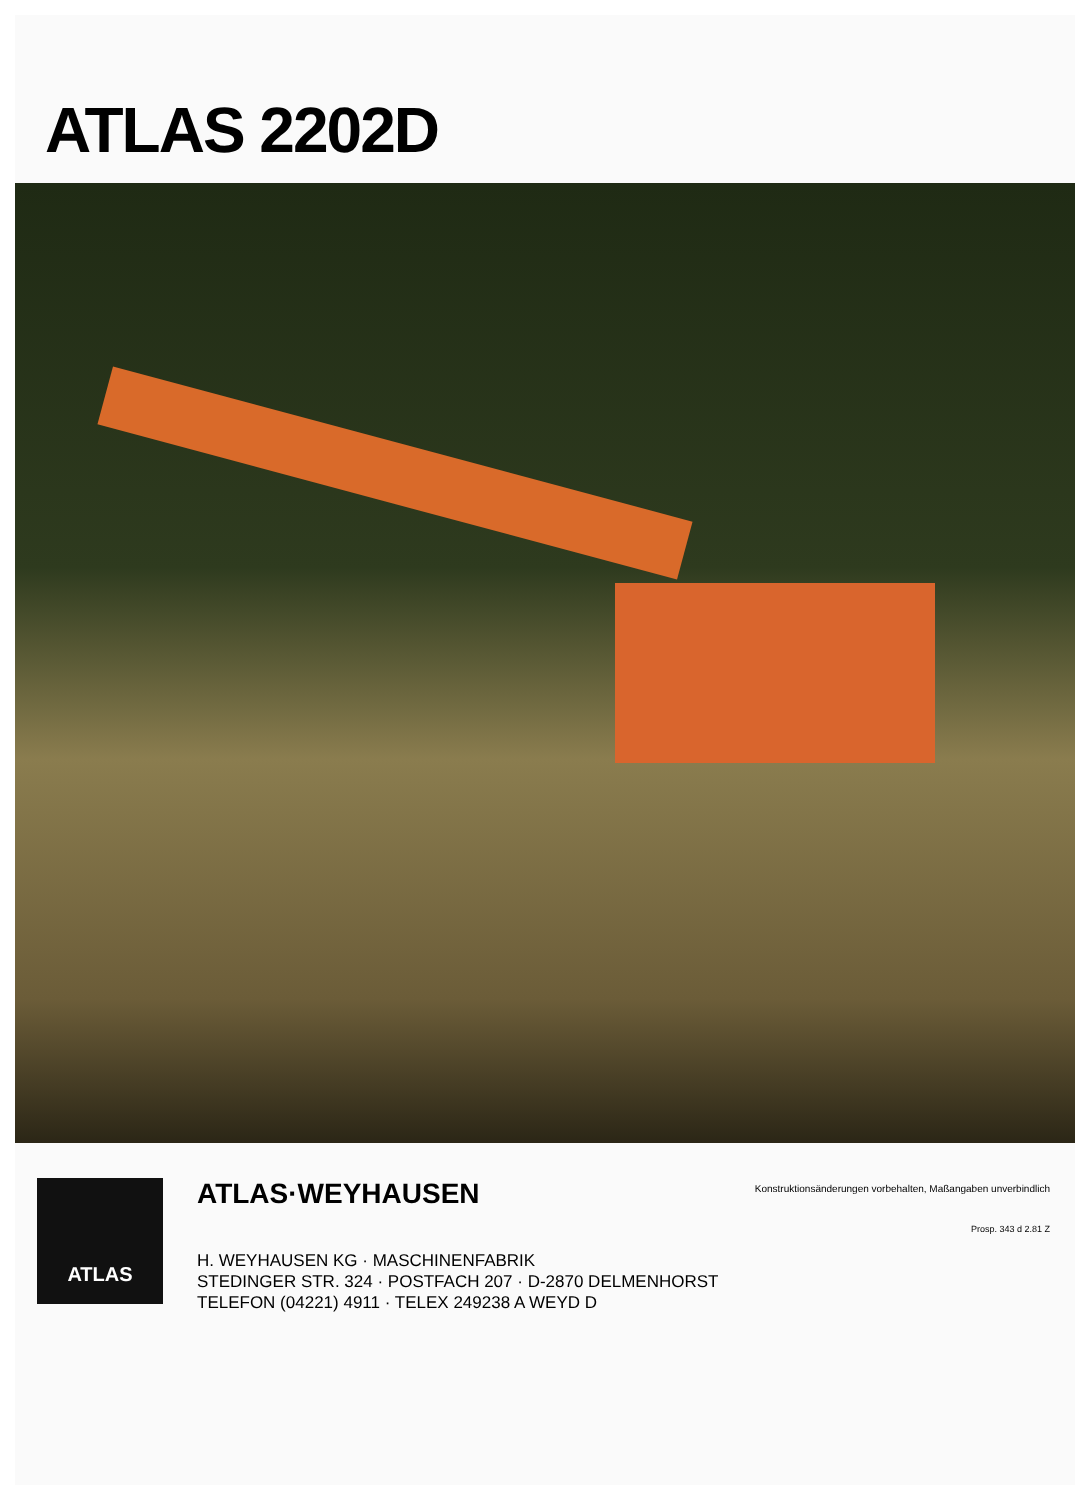ATLAS 2202D
ATLAS
ATLAS·WEYHAUSEN
H. WEYHAUSEN KG · MASCHINENFABRIK
STEDINGER STR. 324 · POSTFACH 207 · D-2870 DELMENHORST
TELEFON (04221) 4911 · TELEX 249238 A WEYD D
Konstruktionsänderungen vorbehalten, Maßangaben unverbindlich
Prosp. 343 d 2.81 Z